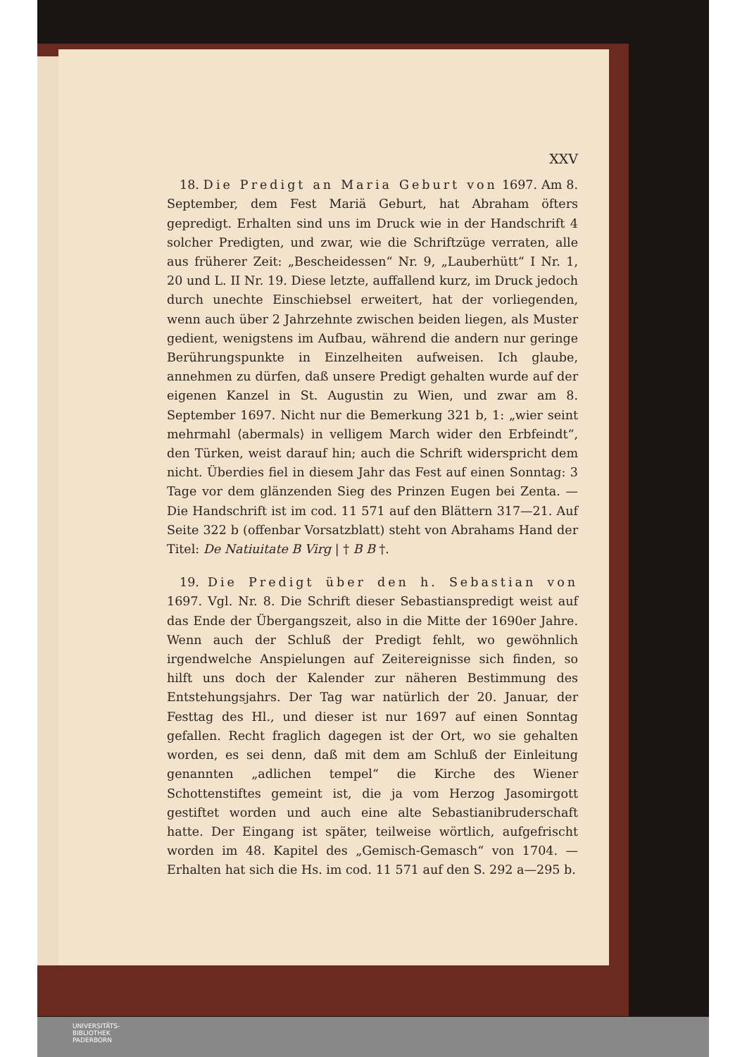XXV
18. Die Predigt an Maria Geburt von 1697. Am 8. September, dem Fest Mariä Geburt, hat Abraham öfters gepredigt. Erhalten sind uns im Druck wie in der Handschrift 4 solcher Predigten, und zwar, wie die Schriftzüge verraten, alle aus früherer Zeit: „Bescheidessen“ Nr. 9, „Lauberhütt“ I Nr. 1, 20 und L. II Nr. 19. Diese letzte, auffallend kurz, im Druck jedoch durch unechte Einschiebsel erweitert, hat der vorliegenden, wenn auch über 2 Jahrzehnte zwischen beiden liegen, als Muster gedient, wenigstens im Aufbau, während die andern nur geringe Berührungspunkte in Einzelheiten aufweisen. Ich glaube, annehmen zu dürfen, daß unsere Predigt gehalten wurde auf der eigenen Kanzel in St. Augustin zu Wien, und zwar am 8. September 1697. Nicht nur die Bemerkung 321 b, 1: „wier seint mehrmahl ⟨abermals⟩ in velligem March wider den Erbfeindt“, den Türken, weist darauf hin; auch die Schrift widerspricht dem nicht. Überdies fiel in diesem Jahr das Fest auf einen Sonntag: 3 Tage vor dem glänzenden Sieg des Prinzen Eugen bei Zenta. — Die Handschrift ist im cod. 11 571 auf den Blättern 317—21. Auf Seite 322 b (offenbar Vorsatzblatt) steht von Abrahams Hand der Titel: De Natiuitate B Virg | † B B †.
19. Die Predigt über den h. Sebastian von 1697. Vgl. Nr. 8. Die Schrift dieser Sebastianspredigt weist auf das Ende der Übergangszeit, also in die Mitte der 1690er Jahre. Wenn auch der Schluß der Predigt fehlt, wo gewöhnlich irgendwelche Anspielungen auf Zeitereignisse sich finden, so hilft uns doch der Kalender zur näheren Bestimmung des Entstehungsjahrs. Der Tag war natürlich der 20. Januar, der Festtag des Hl., und dieser ist nur 1697 auf einen Sonntag gefallen. Recht fraglich dagegen ist der Ort, wo sie gehalten worden, es sei denn, daß mit dem am Schluß der Einleitung genannten „adlichen tempel“ die Kirche des Wiener Schottenstiftes gemeint ist, die ja vom Herzog Jasomirgott gestiftet worden und auch eine alte Sebastianibruderschaft hatte. Der Eingang ist später, teilweise wörtlich, aufgefrischt worden im 48. Kapitel des „Gemisch-Gemasch“ von 1704. — Erhalten hat sich die Hs. im cod. 11 571 auf den S. 292 a—295 b.
UNIVERSITÄTS-
BIBLIOTHEK
PADERBORN